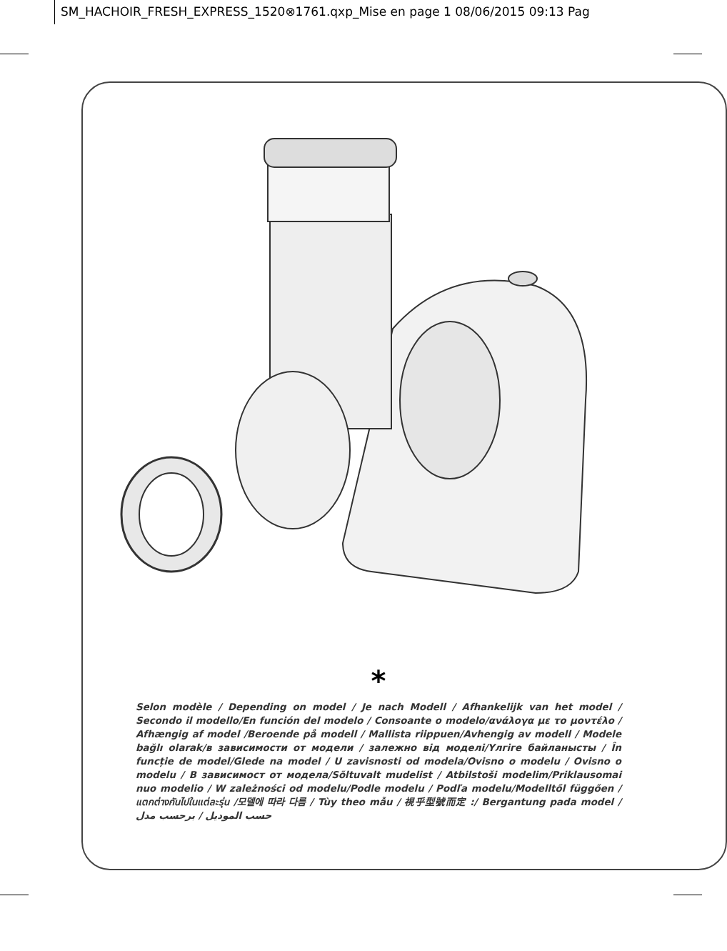SM_HACHOIR_FRESH_EXPRESS_1520⊗1761.qxp_Mise en page 1 08/06/2015 09:13 Pag
*
Selon modèle / Depending on model / Je nach Modell / Afhankelijk van het model / Secondo il modello/En función del modelo / Consoante o modelo/ανάλογα με το μοντέλο / Afhængig af model /Beroende på modell / Mallista riippuen/Avhengig av modell / Modele bağlı olarak/в зависимости от модели / залежно від моделі/Үлгіге байланысты / În funcție de model/Glede na model / U zavisnosti od modela/Ovisno o modelu / Ovisno o modelu / В зависимост от модела/Sõltuvalt mudelist / Atbilstoši modelim/Priklausomai nuo modelio / W zależności od modelu/Podle modelu / Podľa modelu/Modelltől függően /แตกต่างกันไปในแต่ละรุ่น /모델에 따라 다름 / Tùy theo mẫu / 視乎型號而定 :/ Bergantung pada model / حسب الموديل / برحسب مدل